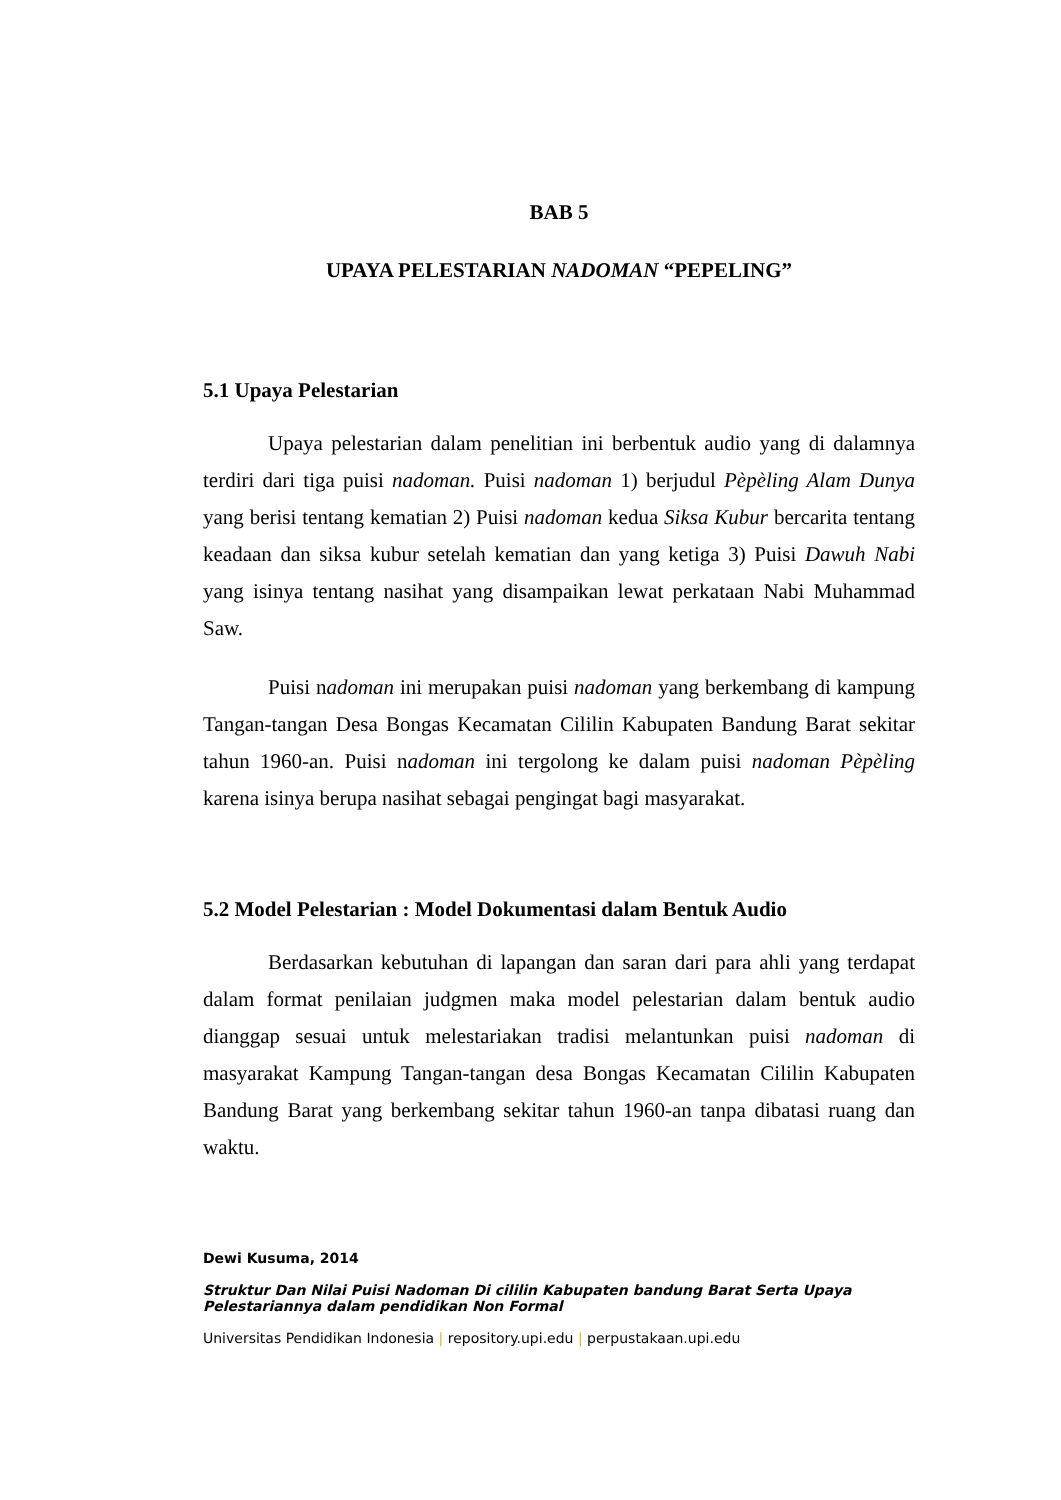BAB 5
UPAYA PELESTARIAN NADOMAN “PEPELING”
5.1 Upaya Pelestarian
Upaya pelestarian dalam penelitian ini berbentuk audio yang di dalamnya terdiri dari tiga puisi nadoman. Puisi nadoman 1) berjudul Pèpèling Alam Dunya yang berisi tentang kematian 2) Puisi nadoman kedua Siksa Kubur bercarita tentang keadaan dan siksa kubur setelah kematian dan yang ketiga 3) Puisi Dawuh Nabi yang isinya tentang nasihat yang disampaikan lewat perkataan Nabi Muhammad Saw.
Puisi nadoman ini merupakan puisi nadoman yang berkembang di kampung Tangan-tangan Desa Bongas Kecamatan Cililin Kabupaten Bandung Barat sekitar tahun 1960-an. Puisi nadoman ini tergolong ke dalam puisi nadoman Pèpèling karena isinya berupa nasihat sebagai pengingat bagi masyarakat.
5.2 Model Pelestarian : Model Dokumentasi dalam Bentuk Audio
Berdasarkan kebutuhan di lapangan dan saran dari para ahli yang terdapat dalam format penilaian judgmen maka model pelestarian dalam bentuk audio dianggap sesuai untuk melestariakan tradisi melantunkan puisi nadoman di masyarakat Kampung Tangan-tangan desa Bongas Kecamatan Cililin Kabupaten Bandung Barat yang berkembang sekitar tahun 1960-an tanpa dibatasi ruang dan waktu.
Dewi Kusuma, 2014
Struktur Dan Nilai Puisi Nadoman Di cililin Kabupaten bandung Barat Serta Upaya
Pelestariannya dalam pendidikan Non Formal
Universitas Pendidikan Indonesia | repository.upi.edu | perpustakaan.upi.edu